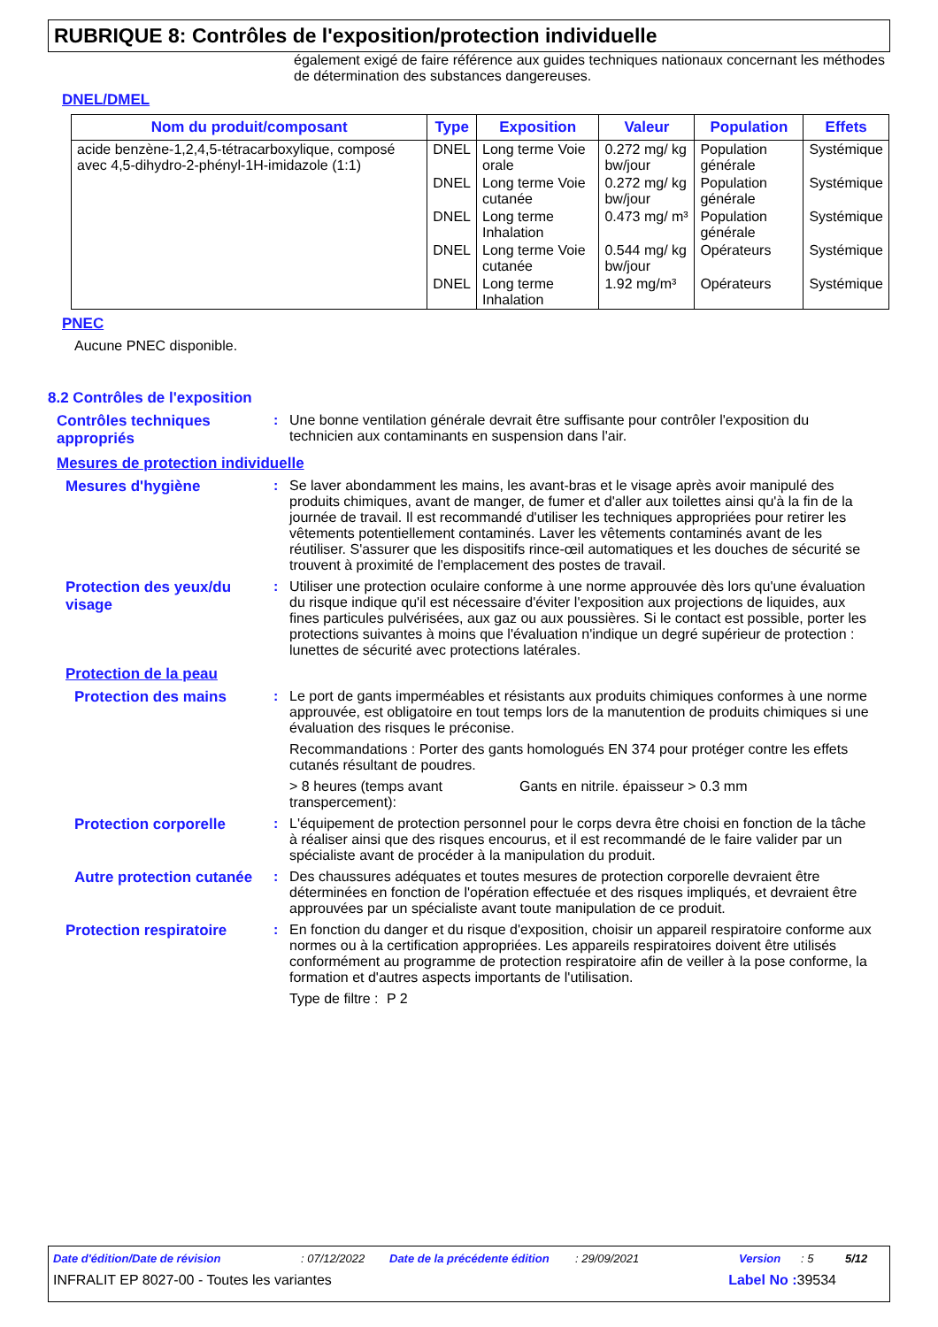RUBRIQUE 8: Contrôles de l'exposition/protection individuelle
également exigé de faire référence aux guides techniques nationaux concernant les méthodes de détermination des substances dangereuses.
DNEL/DMEL
| Nom du produit/composant | Type | Exposition | Valeur | Population | Effets |
| --- | --- | --- | --- | --- | --- |
| acide benzène-1,2,4,5-tétracarboxylique, composé avec 4,5-dihydro-2-phényl-1H-imidazole (1:1) | DNEL | Long terme Voie orale | 0.272 mg/ kg bw/jour | Population générale | Systémique |
| | DNEL | Long terme Voie cutanée | 0.272 mg/ kg bw/jour | Population générale | Systémique |
| | DNEL | Long terme Inhalation | 0.473 mg/ m³ | Population générale | Systémique |
| | DNEL | Long terme Voie cutanée | 0.544 mg/ kg bw/jour | Opérateurs | Systémique |
| | DNEL | Long terme Inhalation | 1.92 mg/m³ | Opérateurs | Systémique |
PNEC
Aucune PNEC disponible.
8.2 Contrôles de l'exposition
Contrôles techniques appropriés
: Une bonne ventilation générale devrait être suffisante pour contrôler l'exposition du technicien aux contaminants en suspension dans l'air.
Mesures de protection individuelle
Mesures d'hygiène : Se laver abondamment les mains, les avant-bras et le visage après avoir manipulé des produits chimiques, avant de manger, de fumer et d'aller aux toilettes ainsi qu'à la fin de la journée de travail. Il est recommandé d'utiliser les techniques appropriées pour retirer les vêtements potentiellement contaminés. Laver les vêtements contaminés avant de les réutiliser. S'assurer que les dispositifs rince-œil automatiques et les douches de sécurité se trouvent à proximité de l'emplacement des postes de travail.
Protection des yeux/du visage
: Utiliser une protection oculaire conforme à une norme approuvée dès lors qu'une évaluation du risque indique qu'il est nécessaire d'éviter l'exposition aux projections de liquides, aux fines particules pulvérisées, aux gaz ou aux poussières. Si le contact est possible, porter les protections suivantes à moins que l'évaluation n'indique un degré supérieur de protection : lunettes de sécurité avec protections latérales.
Protection de la peau
Protection des mains : Le port de gants imperméables et résistants aux produits chimiques conformes à une norme approuvée, est obligatoire en tout temps lors de la manutention de produits chimiques si une évaluation des risques le préconise.
Recommandations : Porter des gants homologués EN 374 pour protéger contre les effets cutanés résultant de poudres.
> 8 heures (temps avant transpercement):
Gants en nitrile. épaisseur > 0.3 mm
Protection corporelle : L'équipement de protection personnel pour le corps devra être choisi en fonction de la tâche à réaliser ainsi que des risques encourus, et il est recommandé de le faire valider par un spécialiste avant de procéder à la manipulation du produit.
Autre protection cutanée
: Des chaussures adéquates et toutes mesures de protection corporelle devraient être déterminées en fonction de l'opération effectuée et des risques impliqués, et devraient être approuvées par un spécialiste avant toute manipulation de ce produit.
Protection respiratoire : En fonction du danger et du risque d'exposition, choisir un appareil respiratoire conforme aux normes ou à la certification appropriées. Les appareils respiratoires doivent être utilisés conformément au programme de protection respiratoire afin de veiller à la pose conforme, la formation et d'autres aspects importants de l'utilisation.
Type de filtre :
P 2
Date d'édition/Date de révision: 07/12/2022 Date de la précédente édition: 29/09/2021 Version: 5 5/12
INFRALIT EP 8027-00 - Toutes les variantes Label No : 39534